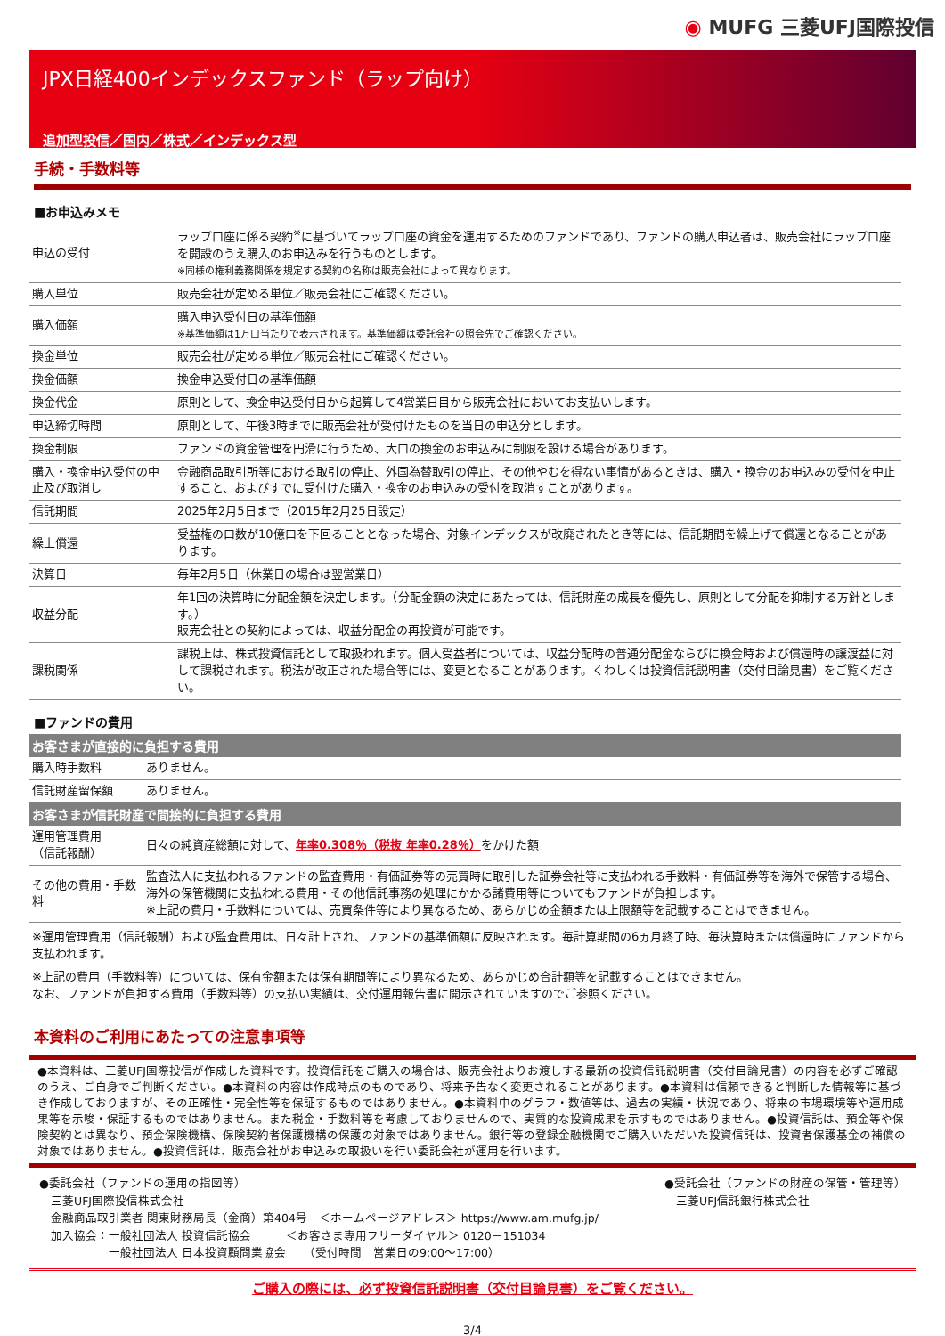◉ MUFG 三菱UFJ国際投信
JPX日経400インデックスファンド（ラップ向け）
追加型投信／国内／株式／インデックス型
手続・手数料等
■お申込みメモ
| 申込の受付 | ラップ口座に係る契約<sup>※</sup>に基づいてラップ口座の資金を運用するためのファンドであり、ファンドの購入申込者は、販売会社にラップ口座を開設のうえ購入のお申込みを行うものとします。 ※同様の権利義務関係を規定する契約の名称は販売会社によって異なります。 |
| 購入単位 | 販売会社が定める単位／販売会社にご確認ください。 |
| 購入価額 | 購入申込受付日の基準価額 ※基準価額は1万口当たりで表示されます。基準価額は委託会社の照会先でご確認ください。 |
| 換金単位 | 販売会社が定める単位／販売会社にご確認ください。 |
| 換金価額 | 換金申込受付日の基準価額 |
| 換金代金 | 原則として、換金申込受付日から起算して4営業日目から販売会社においてお支払いします。 |
| 申込締切時間 | 原則として、午後3時までに販売会社が受付けたものを当日の申込分とします。 |
| 換金制限 | ファンドの資金管理を円滑に行うため、大口の換金のお申込みに制限を設ける場合があります。 |
| 購入・換金申込受付の中止及び取消し | 金融商品取引所等における取引の停止、外国為替取引の停止、その他やむを得ない事情があるときは、購入・換金のお申込みの受付を中止すること、およびすでに受付けた購入・換金のお申込みの受付を取消すことがあります。 |
| 信託期間 | 2025年2月5日まで（2015年2月25日設定） |
| 繰上償還 | 受益権の口数が10億口を下回ることとなった場合、対象インデックスが改廃されたとき等には、信託期間を繰上げて償還となることがあります。 |
| 決算日 | 毎年2月5日（休業日の場合は翌営業日） |
| 収益分配 | 年1回の決算時に分配金額を決定します。（分配金額の決定にあたっては、信託財産の成長を優先し、原則として分配を抑制する方針とします。） 販売会社との契約によっては、収益分配金の再投資が可能です。 |
| 課税関係 | 課税上は、株式投資信託として取扱われます。個人受益者については、収益分配時の普通分配金ならびに換金時および償還時の譲渡益に対して課税されます。税法が改正された場合等には、変更となることがあります。くわしくは投資信託説明書（交付目論見書）をご覧ください。 |
■ファンドの費用
| お客さまが直接的に負担する費用 | |
| --- | --- |
| 購入時手数料 | ありません。 |
| 信託財産留保額 | ありません。 |
| お客さまが信託財産で間接的に負担する費用 | |
| 運用管理費用 （信託報酬） | 日々の純資産総額に対して、 年率0.308％（税抜 年率0.28％） をかけた額 |
| その他の費用・手数料 | 監査法人に支払われるファンドの監査費用・有価証券等の売買時に取引した証券会社等に支払われる手数料・有価証券等を海外で保管する場合、海外の保管機関に支払われる費用・その他信託事務の処理にかかる諸費用等についてもファンドが負担します。 ※上記の費用・手数料については、売買条件等により異なるため、あらかじめ金額または上限額等を記載することはできません。 |
※運用管理費用（信託報酬）および監査費用は、日々計上され、ファンドの基準価額に反映されます。毎計算期間の6ヵ月終了時、毎決算時または償還時にファンドから支払われます。
※上記の費用（手数料等）については、保有金額または保有期間等により異なるため、あらかじめ合計額等を記載することはできません。
なお、ファンドが負担する費用（手数料等）の支払い実績は、交付運用報告書に開示されていますのでご参照ください。
本資料のご利用にあたっての注意事項等
●本資料は、三菱UFJ国際投信が作成した資料です。投資信託をご購入の場合は、販売会社よりお渡しする最新の投資信託説明書（交付目論見書）の内容を必ずご確認のうえ、ご自身でご判断ください。●本資料の内容は作成時点のものであり、将来予告なく変更されることがあります。●本資料は信頼できると判断した情報等に基づき作成しておりますが、その正確性・完全性等を保証するものではありません。●本資料中のグラフ・数値等は、過去の実績・状況であり、将来の市場環境等や運用成果等を示唆・保証するものではありません。また税金・手数料等を考慮しておりませんので、実質的な投資成果を示すものではありません。●投資信託は、預金等や保険契約とは異なり、預金保険機構、保険契約者保護機構の保護の対象ではありません。銀行等の登録金融機関でご購入いただいた投資信託は、投資者保護基金の補償の対象ではありません。●投資信託は、販売会社がお申込みの取扱いを行い委託会社が運用を行います。
●委託会社（ファンドの運用の指図等）
　三菱UFJ国際投信株式会社
　金融商品取引業者 関東財務局長（金商）第404号　＜ホームページアドレス＞ https://www.am.mufg.jp/
　加入協会：一般社団法人 投資信託協会　　　＜お客さま専用フリーダイヤル＞ 0120－151034
　　　　　　一般社団法人 日本投資顧問業協会　　（受付時間　営業日の9:00～17:00）
●受託会社（ファンドの財産の保管・管理等）
　三菱UFJ信託銀行株式会社
ご購入の際には、必ず投資信託説明書（交付目論見書）をご覧ください。
3/4